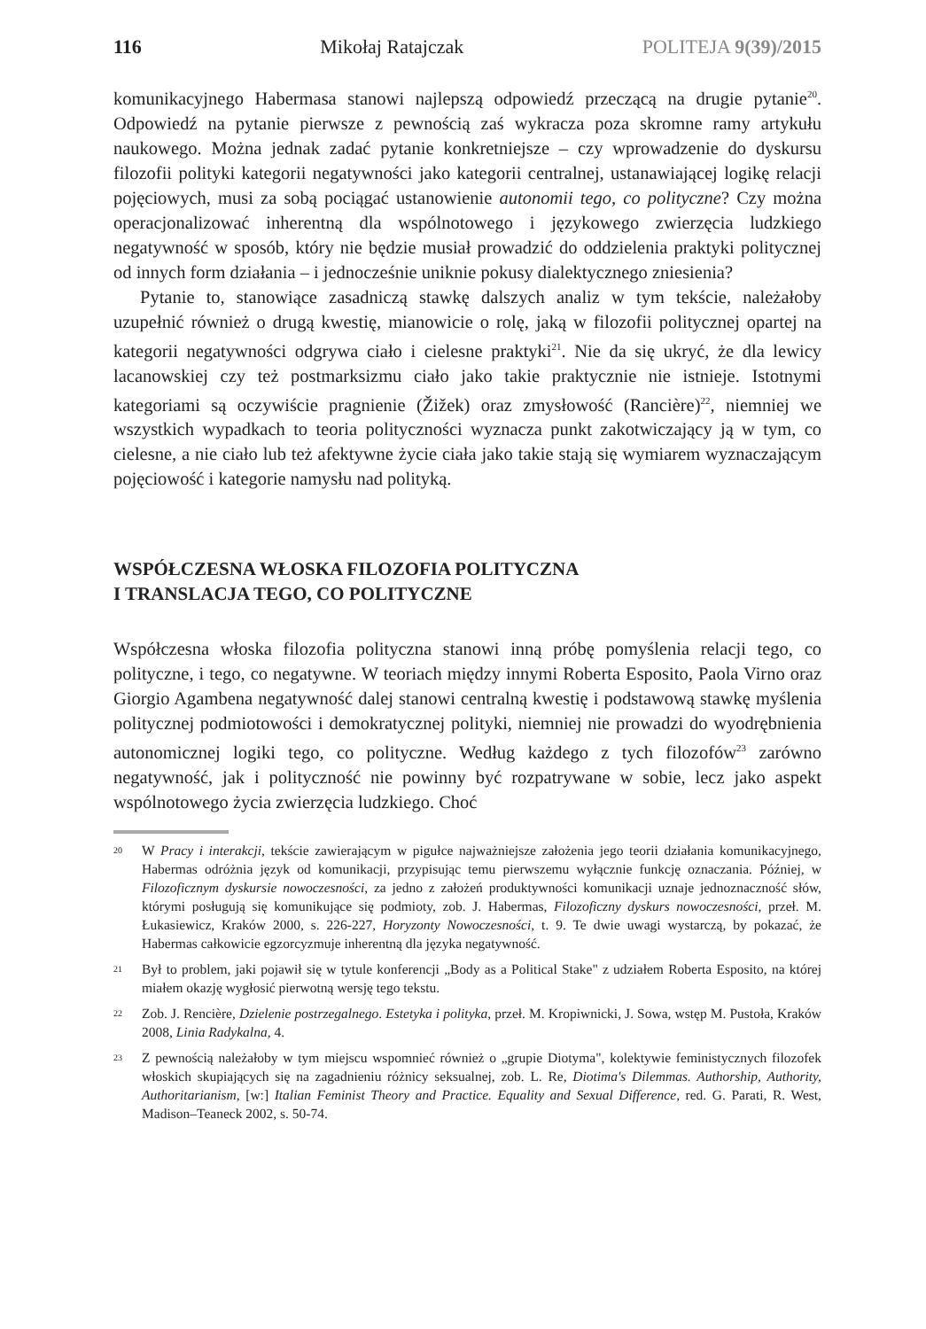116 Mikołaj Ratajczak POLITEJA 9(39)/2015
komunikacyjnego Habermasa stanowi najlepszą odpowiedź przeczącą na drugie pytanie<sup>20</sup>. Odpowiedź na pytanie pierwsze z pewnością zaś wykracza poza skromne ramy artykułu naukowego. Można jednak zadać pytanie konkretniejsze – czy wprowadzenie do dyskursu filozofii polityki kategorii negatywności jako kategorii centralnej, ustanawiającej logikę relacji pojęciowych, musi za sobą pociągać ustanowienie autonomii tego, co polityczne? Czy można operacjonalizować inherentną dla wspólnotowego i językowego zwierzęcia ludzkiego negatywność w sposób, który nie będzie musiał prowadzić do oddzielenia praktyki politycznej od innych form działania – i jednocześnie uniknie pokusy dialektycznego zniesienia?
Pytanie to, stanowiące zasadniczą stawkę dalszych analiz w tym tekście, należałoby uzupełnić również o drugą kwestię, mianowicie o rolę, jaką w filozofii politycznej opartej na kategorii negatywności odgrywa ciało i cielesne praktyki<sup>21</sup>. Nie da się ukryć, że dla lewicy lacanowskiej czy też postmarksizmu ciało jako takie praktycznie nie istnieje. Istotnymi kategoriami są oczywiście pragnienie (Žižek) oraz zmysłowość (Rancière)<sup>22</sup>, niemniej we wszystkich wypadkach to teoria polityczności wyznacza punkt zakotwiczający ją w tym, co cielesne, a nie ciało lub też afektywne życie ciała jako takie stają się wymiarem wyznaczającym pojęciowość i kategorie namysłu nad polityką.
WSPÓŁCZESNA WŁOSKA FILOZOFIA POLITYCZNA
I TRANSLACJA TEGO, CO POLITYCZNE
Współczesna włoska filozofia polityczna stanowi inną próbę pomyślenia relacji tego, co polityczne, i tego, co negatywne. W teoriach między innymi Roberta Esposito, Paola Virno oraz Giorgio Agambena negatywność dalej stanowi centralną kwestię i podstawową stawkę myślenia politycznej podmiotowości i demokratycznej polityki, niemniej nie prowadzi do wyodrębnienia autonomicznej logiki tego, co polityczne. Według każdego z tych filozofów<sup>23</sup> zarówno negatywność, jak i polityczność nie powinny być rozpatrywane w sobie, lecz jako aspekt wspólnotowego życia zwierzęcia ludzkiego. Choć
20 W Pracy i interakcji, tekście zawierającym w pigułce najważniejsze założenia jego teorii działania komunikacyjnego, Habermas odróżnia język od komunikacji, przypisując temu pierwszemu wyłącznie funkcję oznaczania. Później, w Filozoficznym dyskursie nowoczesności, za jedno z założeń produktywności komunikacji uznaje jednoznaczność słów, którymi posługują się komunikujące się podmioty, zob. J. Habermas, Filozoficzny dyskurs nowoczesności, przeł. M. Łukasiewicz, Kraków 2000, s. 226-227, Horyzonty Nowoczesności, t. 9. Te dwie uwagi wystarczą, by pokazać, że Habermas całkowicie egzorcyzmuje inherentną dla języka negatywność.
21 Był to problem, jaki pojawił się w tytule konferencji „Body as a Political Stake" z udziałem Roberta Esposito, na której miałem okazję wygłosić pierwotną wersję tego tekstu.
22 Zob. J. Rencière, Dzielenie postrzegalnego. Estetyka i polityka, przeł. M. Kropiwnicki, J. Sowa, wstęp M. Pustoła, Kraków 2008, Linia Radykalna, 4.
23 Z pewnością należałoby w tym miejscu wspomnieć również o „grupie Diotyma", kolektywie feministycznych filozofek włoskich skupiających się na zagadnieniu różnicy seksualnej, zob. L. Re, Diotima's Dilemmas. Authorship, Authority, Authoritarianism, [w:] Italian Feminist Theory and Practice. Equality and Sexual Difference, red. G. Parati, R. West, Madison–Teaneck 2002, s. 50-74.